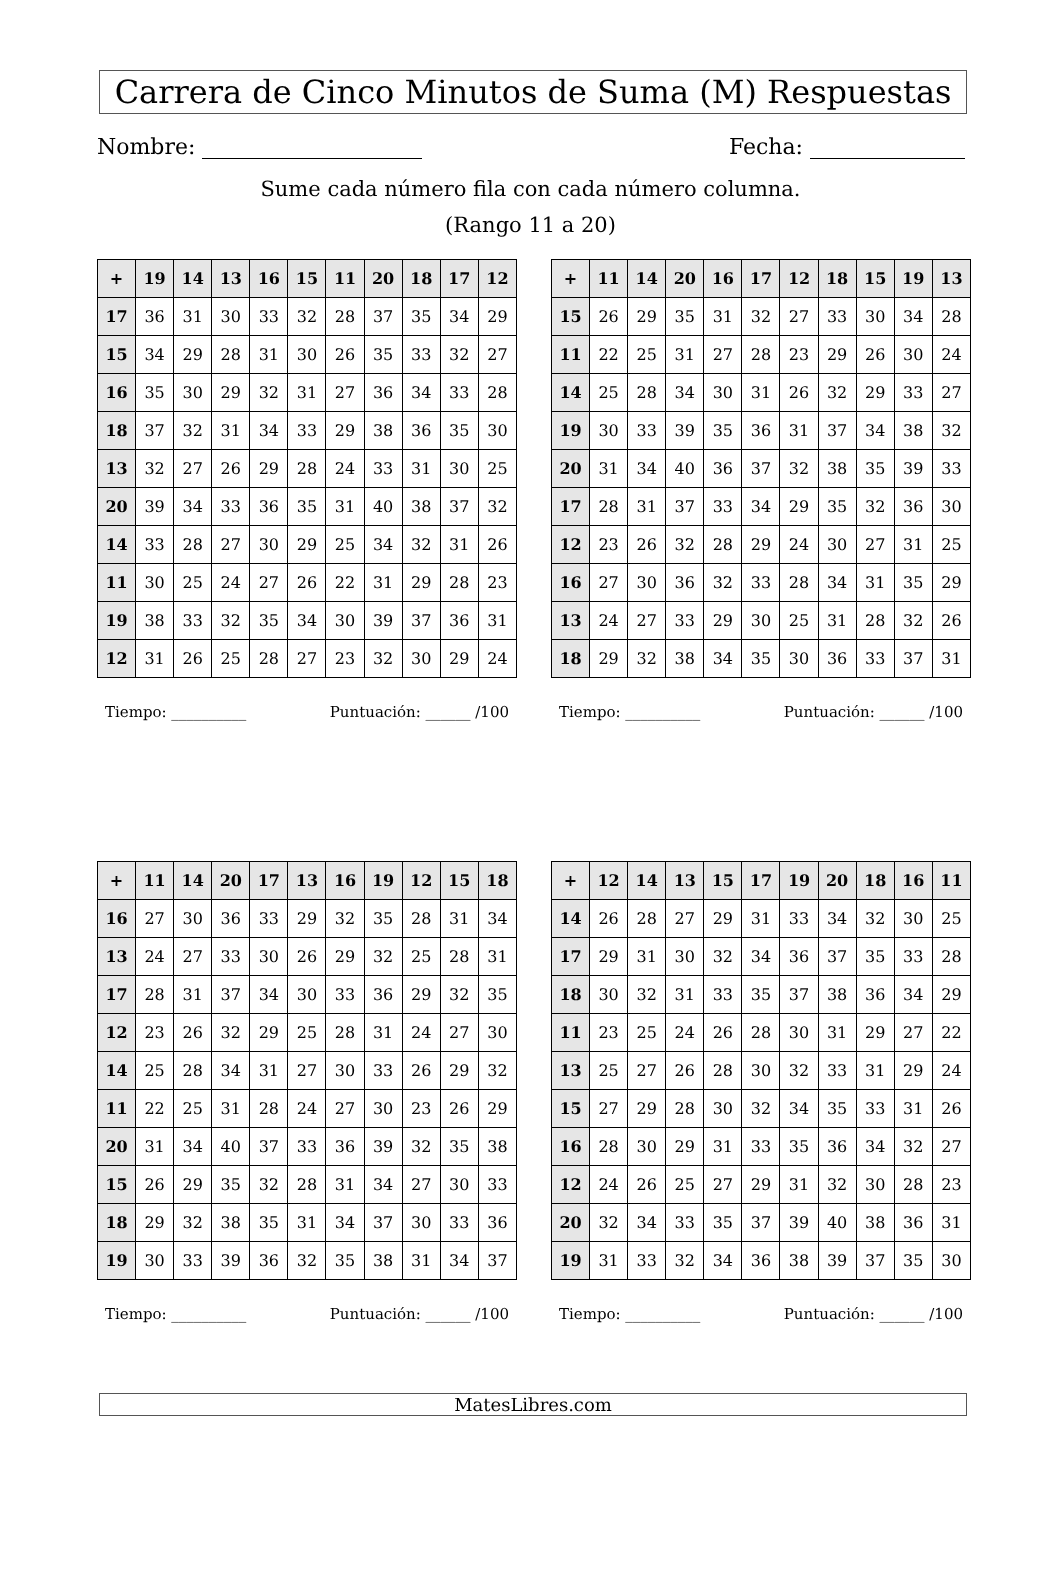Carrera de Cinco Minutos de Suma (M) Respuestas
Nombre: Fecha:
Sume cada número fila con cada número columna.
(Rango 11 a 20)
| + | 19 | 14 | 13 | 16 | 15 | 11 | 20 | 18 | 17 | 12 |
| --- | --- | --- | --- | --- | --- | --- | --- | --- | --- | --- |
| 17 | 36 | 31 | 30 | 33 | 32 | 28 | 37 | 35 | 34 | 29 |
| 15 | 34 | 29 | 28 | 31 | 30 | 26 | 35 | 33 | 32 | 27 |
| 16 | 35 | 30 | 29 | 32 | 31 | 27 | 36 | 34 | 33 | 28 |
| 18 | 37 | 32 | 31 | 34 | 33 | 29 | 38 | 36 | 35 | 30 |
| 13 | 32 | 27 | 26 | 29 | 28 | 24 | 33 | 31 | 30 | 25 |
| 20 | 39 | 34 | 33 | 36 | 35 | 31 | 40 | 38 | 37 | 32 |
| 14 | 33 | 28 | 27 | 30 | 29 | 25 | 34 | 32 | 31 | 26 |
| 11 | 30 | 25 | 24 | 27 | 26 | 22 | 31 | 29 | 28 | 23 |
| 19 | 38 | 33 | 32 | 35 | 34 | 30 | 39 | 37 | 36 | 31 |
| 12 | 31 | 26 | 25 | 28 | 27 | 23 | 32 | 30 | 29 | 24 |
Tiempo: __________ Puntuación: ______ /100
| + | 11 | 14 | 20 | 16 | 17 | 12 | 18 | 15 | 19 | 13 |
| --- | --- | --- | --- | --- | --- | --- | --- | --- | --- | --- |
| 15 | 26 | 29 | 35 | 31 | 32 | 27 | 33 | 30 | 34 | 28 |
| 11 | 22 | 25 | 31 | 27 | 28 | 23 | 29 | 26 | 30 | 24 |
| 14 | 25 | 28 | 34 | 30 | 31 | 26 | 32 | 29 | 33 | 27 |
| 19 | 30 | 33 | 39 | 35 | 36 | 31 | 37 | 34 | 38 | 32 |
| 20 | 31 | 34 | 40 | 36 | 37 | 32 | 38 | 35 | 39 | 33 |
| 17 | 28 | 31 | 37 | 33 | 34 | 29 | 35 | 32 | 36 | 30 |
| 12 | 23 | 26 | 32 | 28 | 29 | 24 | 30 | 27 | 31 | 25 |
| 16 | 27 | 30 | 36 | 32 | 33 | 28 | 34 | 31 | 35 | 29 |
| 13 | 24 | 27 | 33 | 29 | 30 | 25 | 31 | 28 | 32 | 26 |
| 18 | 29 | 32 | 38 | 34 | 35 | 30 | 36 | 33 | 37 | 31 |
Tiempo: __________ Puntuación: ______ /100
| + | 11 | 14 | 20 | 17 | 13 | 16 | 19 | 12 | 15 | 18 |
| --- | --- | --- | --- | --- | --- | --- | --- | --- | --- | --- |
| 16 | 27 | 30 | 36 | 33 | 29 | 32 | 35 | 28 | 31 | 34 |
| 13 | 24 | 27 | 33 | 30 | 26 | 29 | 32 | 25 | 28 | 31 |
| 17 | 28 | 31 | 37 | 34 | 30 | 33 | 36 | 29 | 32 | 35 |
| 12 | 23 | 26 | 32 | 29 | 25 | 28 | 31 | 24 | 27 | 30 |
| 14 | 25 | 28 | 34 | 31 | 27 | 30 | 33 | 26 | 29 | 32 |
| 11 | 22 | 25 | 31 | 28 | 24 | 27 | 30 | 23 | 26 | 29 |
| 20 | 31 | 34 | 40 | 37 | 33 | 36 | 39 | 32 | 35 | 38 |
| 15 | 26 | 29 | 35 | 32 | 28 | 31 | 34 | 27 | 30 | 33 |
| 18 | 29 | 32 | 38 | 35 | 31 | 34 | 37 | 30 | 33 | 36 |
| 19 | 30 | 33 | 39 | 36 | 32 | 35 | 38 | 31 | 34 | 37 |
Tiempo: __________ Puntuación: ______ /100
| + | 12 | 14 | 13 | 15 | 17 | 19 | 20 | 18 | 16 | 11 |
| --- | --- | --- | --- | --- | --- | --- | --- | --- | --- | --- |
| 14 | 26 | 28 | 27 | 29 | 31 | 33 | 34 | 32 | 30 | 25 |
| 17 | 29 | 31 | 30 | 32 | 34 | 36 | 37 | 35 | 33 | 28 |
| 18 | 30 | 32 | 31 | 33 | 35 | 37 | 38 | 36 | 34 | 29 |
| 11 | 23 | 25 | 24 | 26 | 28 | 30 | 31 | 29 | 27 | 22 |
| 13 | 25 | 27 | 26 | 28 | 30 | 32 | 33 | 31 | 29 | 24 |
| 15 | 27 | 29 | 28 | 30 | 32 | 34 | 35 | 33 | 31 | 26 |
| 16 | 28 | 30 | 29 | 31 | 33 | 35 | 36 | 34 | 32 | 27 |
| 12 | 24 | 26 | 25 | 27 | 29 | 31 | 32 | 30 | 28 | 23 |
| 20 | 32 | 34 | 33 | 35 | 37 | 39 | 40 | 38 | 36 | 31 |
| 19 | 31 | 33 | 32 | 34 | 36 | 38 | 39 | 37 | 35 | 30 |
Tiempo: __________ Puntuación: ______ /100
MatesLibres.com